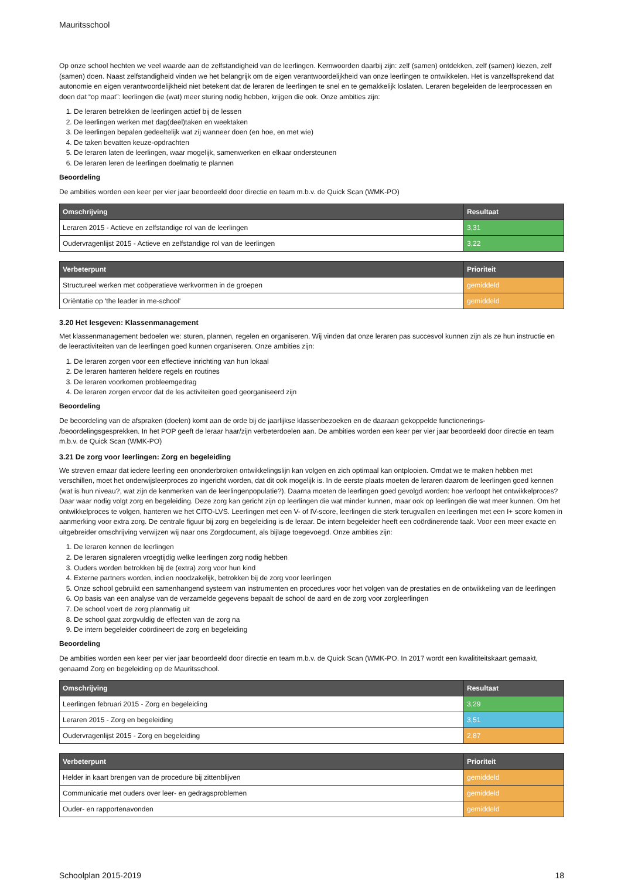Mauritsschool
Op onze school hechten we veel waarde aan de zelfstandigheid van de leerlingen. Kernwoorden daarbij zijn: zelf (samen) ontdekken, zelf (samen) kiezen, zelf (samen) doen. Naast zelfstandigheid vinden we het belangrijk om de eigen verantwoordelijkheid van onze leerlingen te ontwikkelen. Het is vanzelfsprekend dat autonomie en eigen verantwoordelijkheid niet betekent dat de leraren de leerlingen te snel en te gemakkelijk loslaten. Leraren begeleiden de leerprocessen en doen dat “op maat”: leerlingen die (wat) meer sturing nodig hebben, krijgen die ook. Onze ambities zijn:
1. De leraren betrekken de leerlingen actief bij de lessen
2. De leerlingen werken met dag(deel)taken en weektaken
3. De leerlingen bepalen gedeeltelijk wat zij wanneer doen (en hoe, en met wie)
4. De taken bevatten keuze-opdrachten
5. De leraren laten de leerlingen, waar mogelijk, samenwerken en elkaar ondersteunen
6. De leraren leren de leerlingen doelmatig te plannen
Beoordeling
De ambities worden een keer per vier jaar beoordeeld door directie en team m.b.v. de Quick Scan (WMK-PO)
| Omschrijving | Resultaat |
| --- | --- |
| Leraren 2015 - Actieve en zelfstandige rol van de leerlingen | 3,31 |
| Oudervragenlijst 2015 - Actieve en zelfstandige rol van de leerlingen | 3,22 |
| Verbeterpunt | Prioriteit |
| --- | --- |
| Structureel werken met coöperatieve werkvormen in de groepen | gemiddeld |
| Oriëntatie op 'the leader in me-school' | gemiddeld |
3.20 Het lesgeven: Klassenmanagement
Met klassenmanagement bedoelen we: sturen, plannen, regelen en organiseren. Wij vinden dat onze leraren pas succesvol kunnen zijn als ze hun instructie en de leeractiviteiten van de leerlingen goed kunnen organiseren. Onze ambities zijn:
1. De leraren zorgen voor een effectieve inrichting van hun lokaal
2. De leraren hanteren heldere regels en routines
3. De leraren voorkomen probleemgedrag
4. De leraren zorgen ervoor dat de les activiteiten goed georganiseerd zijn
Beoordeling
De beoordeling van de afspraken (doelen) komt aan de orde bij de jaarlijkse klassenbezoeken en de daaraan gekoppelde functionerings- /beoordelingsgesprekken. In het POP geeft de leraar haar/zijn verbeterdoelen aan. De ambities worden een keer per vier jaar beoordeeld door directie en team m.b.v. de Quick Scan (WMK-PO)
3.21 De zorg voor leerlingen: Zorg en begeleiding
We streven ernaar dat iedere leerling een ononderbroken ontwikkelingslijn kan volgen en zich optimaal kan ontplooien. Omdat we te maken hebben met verschillen, moet het onderwijsleerproces zo ingericht worden, dat dit ook mogelijk is. In de eerste plaats moeten de leraren daarom de leerlingen goed kennen (wat is hun niveau?, wat zijn de kenmerken van de leerlingenpopulatie?). Daarna moeten de leerlingen goed gevolgd worden: hoe verloopt het ontwikkelproces? Daar waar nodig volgt zorg en begeleiding. Deze zorg kan gericht zijn op leerlingen die wat minder kunnen, maar ook op leerlingen die wat meer kunnen. Om het ontwikkelproces te volgen, hanteren we het CITO-LVS. Leerlingen met een V- of IV-score, leerlingen die sterk terugvallen en leerlingen met een I+ score komen in aanmerking voor extra zorg. De centrale figuur bij zorg en begeleiding is de leraar. De intern begeleider heeft een coördinerende taak. Voor een meer exacte en uitgebreider omschrijving verwijzen wij naar ons Zorgdocument, als bijlage toegevoegd. Onze ambities zijn:
1. De leraren kennen de leerlingen
2. De leraren signaleren vroegtijdig welke leerlingen zorg nodig hebben
3. Ouders worden betrokken bij de (extra) zorg voor hun kind
4. Externe partners worden, indien noodzakelijk, betrokken bij de zorg voor leerlingen
5. Onze school gebruikt een samenhangend systeem van instrumenten en procedures voor het volgen van de prestaties en de ontwikkeling van de leerlingen
6. Op basis van een analyse van de verzamelde gegevens bepaalt de school de aard en de zorg voor zorgleerlingen
7. De school voert de zorg planmatig uit
8. De school gaat zorgvuldig de effecten van de zorg na
9. De intern begeleider coördineert de zorg en begeleiding
Beoordeling
De ambities worden een keer per vier jaar beoordeeld door directie en team m.b.v. de Quick Scan (WMK-PO. In 2017 wordt een kwalititeitskaart gemaakt, genaamd Zorg en begeleiding op de Mauritsschool.
| Omschrijving | Resultaat |
| --- | --- |
| Leerlingen februari 2015 - Zorg en begeleiding | 3,29 |
| Leraren 2015 - Zorg en begeleiding | 3,51 |
| Oudervragenlijst 2015 - Zorg en begeleiding | 2,87 |
| Verbeterpunt | Prioriteit |
| --- | --- |
| Helder in kaart brengen van de procedure bij zittenblijven | gemiddeld |
| Communicatie met ouders over leer- en gedragsproblemen | gemiddeld |
| Ouder- en rapportenavonden | gemiddeld |
Schoolplan 2015-2019 18